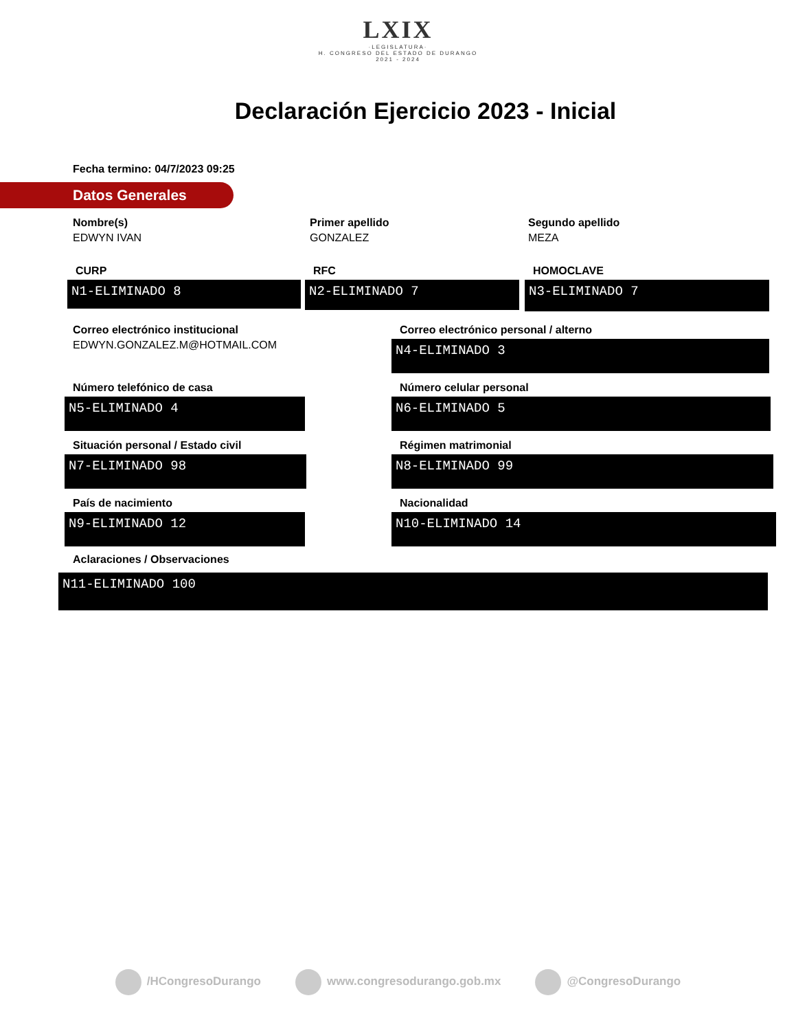LXIX
·LEGISLATURA·
H. CONGRESO DEL ESTADO DE DURANGO
2021 - 2024
Declaración Ejercicio 2023 - Inicial
Fecha termino: 04/7/2023 09:25
Datos Generales
Nombre(s)
EDWYN IVAN
Primer apellido
GONZALEZ
Segundo apellido
MEZA
CURP
N1-ELIMINADO 8
RFC
N2-ELIMINADO 7
HOMOCLAVE
N3-ELIMINADO 7
Correo electrónico institucional
EDWYN.GONZALEZ.M@HOTMAIL.COM
Correo electrónico personal / alterno
N4-ELIMINADO 3
Número telefónico de casa
N5-ELIMINADO 4
Número celular personal
N6-ELIMINADO 5
Situación personal / Estado civil
N7-ELIMINADO 98
Régimen matrimonial
N8-ELIMINADO 99
País de nacimiento
N9-ELIMINADO 12
Nacionalidad
N10-ELIMINADO 14
Aclaraciones / Observaciones
N11-ELIMINADO 100
/HCongresoDurango www.congresodurango.gob.mx @CongresoDurango